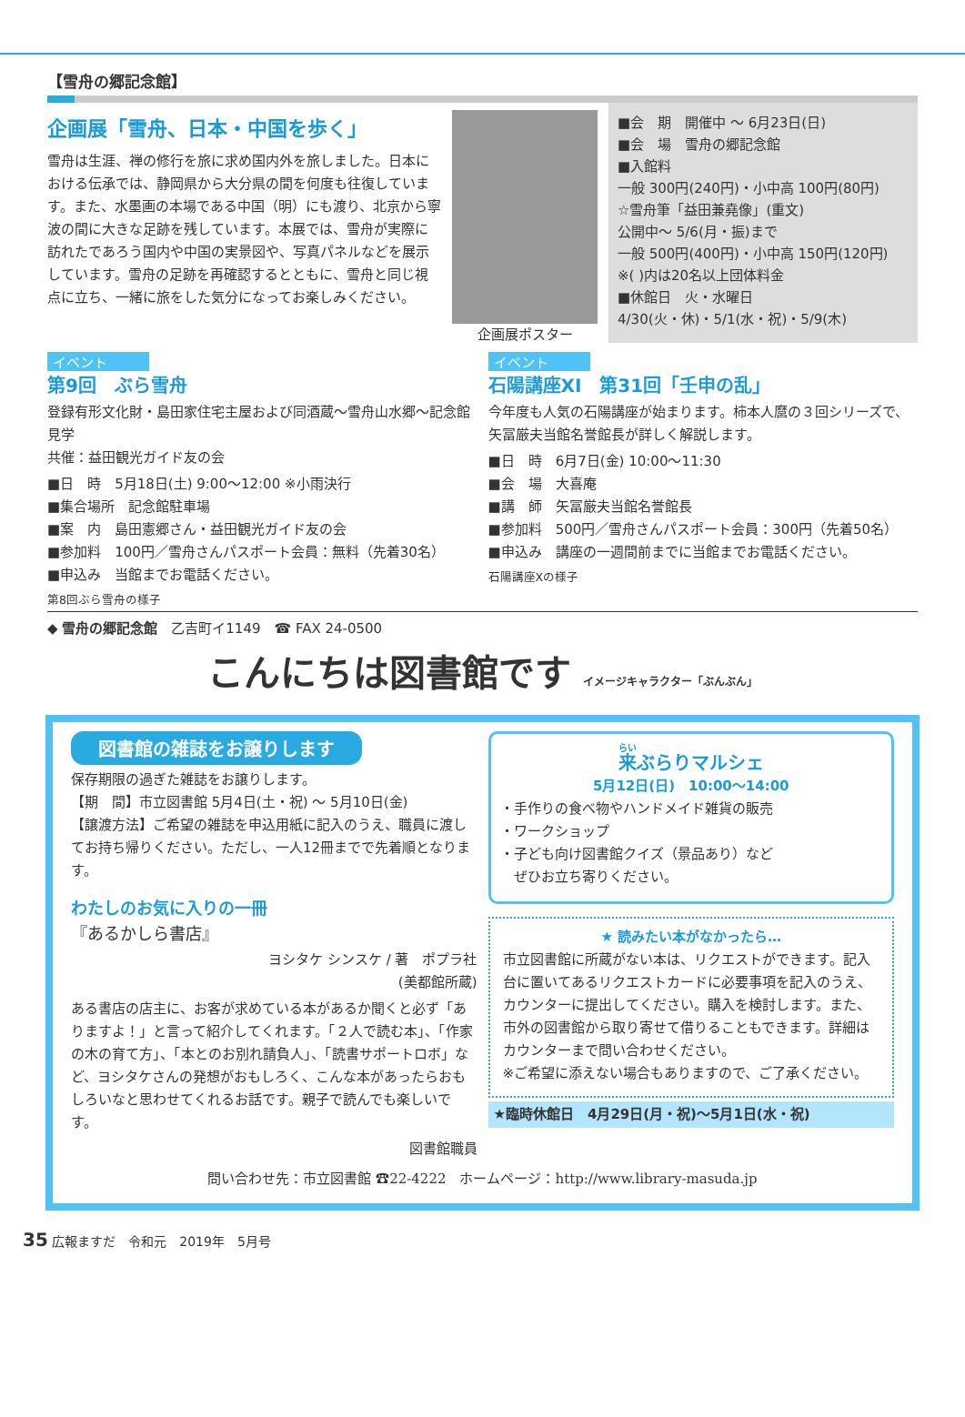【雪舟の郷記念館】
企画展「雪舟、日本・中国を歩く」
雪舟は生涯、禅の修行を旅に求め国内外を旅しました。日本における伝承では、静岡県から大分県の間を何度も往復しています。また、水墨画の本場である中国（明）にも渡り、北京から寧波の間に大きな足跡を残しています。本展では、雪舟が実際に訪れたであろう国内や中国の実景図や、写真パネルなどを展示しています。雪舟の足跡を再確認するとともに、雪舟と同じ視点に立ち、一緒に旅をした気分になってお楽しみください。
企画展ポスター
■会　期　開催中 ～ 6月23日(日)
■会　場　雪舟の郷記念館
■入館料
一般 300円(240円)・小中高 100円(80円)
☆雪舟筆「益田兼堯像」(重文)
公開中～ 5/6(月・振)まで
一般 500円(400円)・小中高 150円(120円)
※( )内は20名以上団体料金
■休館日　火・水曜日
4/30(火・休)・5/1(水・祝)・5/9(木)
イベント
第9回　ぶら雪舟
登録有形文化財・島田家住宅主屋および同酒蔵～雪舟山水郷～記念館見学
共催：益田観光ガイド友の会
■日　時　5月18日(土) 9:00～12:00 ※小雨決行
■集合場所　記念館駐車場
■案　内　島田憲郷さん・益田観光ガイド友の会
■参加料　100円／雪舟さんパスポート会員：無料（先着30名）
■申込み　当館までお電話ください。
第8回ぶら雪舟の様子
イベント
石陽講座XI　第31回「壬申の乱」
今年度も人気の石陽講座が始まります。柿本人麿の３回シリーズで、矢冨厳夫当館名誉館長が詳しく解説します。
■日　時　6月7日(金) 10:00～11:30
■会　場　大喜庵
■講　師　矢冨厳夫当館名誉館長
■参加料　500円／雪舟さんパスポート会員：300円（先着50名）
■申込み　講座の一週間前までに当館までお電話ください。
石陽講座Xの様子
◆ 雪舟の郷記念館　乙吉町イ1149　☎ FAX 24-0500
こんにちは図書館です イメージキャラクター「ぶんぶん」
図書館の雑誌をお譲りします
保存期限の過ぎた雑誌をお譲りします。
【期　間】市立図書館 5月4日(土・祝) ～ 5月10日(金)
【譲渡方法】ご希望の雑誌を申込用紙に記入のうえ、職員に渡してお持ち帰りください。ただし、一人12冊までで先着順となります。
わたしのお気に入りの一冊
『あるかしら書店』
ヨシタケ シンスケ / 著　ポプラ社
(美都館所蔵)
ある書店の店主に、お客が求めている本があるか聞くと必ず「ありますよ！」と言って紹介してくれます。「２人で読む本」、「作家の木の育て方」、「本とのお別れ請負人」、「読書サポートロボ」など、ヨシタケさんの発想がおもしろく、こんな本があったらおもしろいなと思わせてくれるお話です。親子で読んでも楽しいです。
図書館職員
来ぶらりマルシェ
5月12日(日)　10:00～14:00
・手作りの食べ物やハンドメイド雑貨の販売
・ワークショップ
・子ども向け図書館クイズ（景品あり）など
　ぜひお立ち寄りください。
★ 読みたい本がなかったら…
市立図書館に所蔵がない本は、リクエストができます。記入台に置いてあるリクエストカードに必要事項を記入のうえ、カウンターに提出してください。購入を検討します。また、市外の図書館から取り寄せて借りることもできます。詳細はカウンターまで問い合わせください。
※ご希望に添えない場合もありますので、ご了承ください。
★臨時休館日　4月29日(月・祝)～5月1日(水・祝)
問い合わせ先：市立図書館 ☎22-4222　ホームページ：http://www.library-masuda.jp
35 広報ますだ　令和元　2019年　5月号